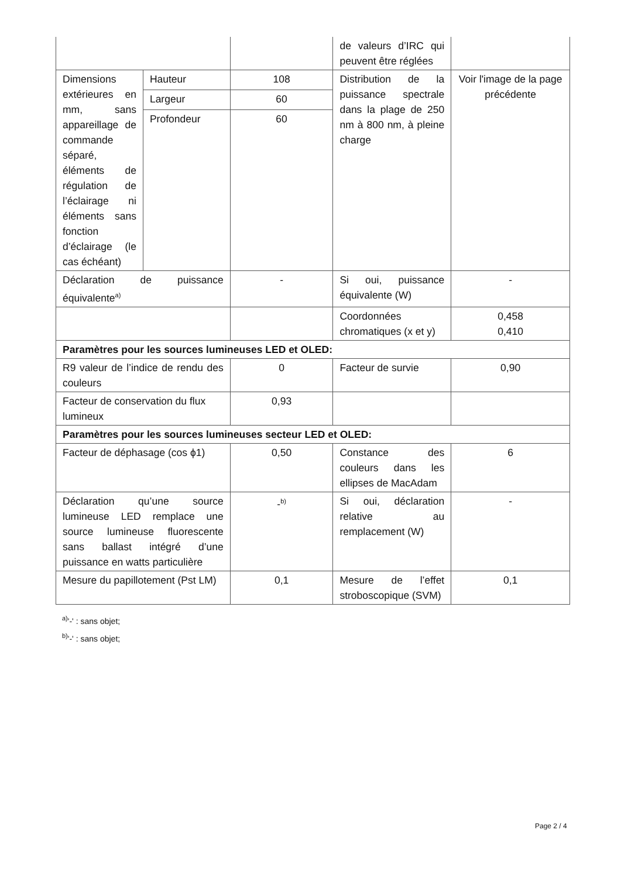| | | | de valeurs d’IRC qui peuvent être réglées | |
| Dimensions extérieures en mm, sans appareillage de commande séparé, éléments de régulation de l’éclairage ni éléments sans fonction d’éclairage (le cas échéant) | Hauteur | 108 | Distribution de la puissance spectrale dans la plage de 250 nm à 800 nm, à pleine charge | Voir l'image de la page précédente |
| | Largeur | 60 | | |
| | Profondeur | 60 | | |
| Déclaration de puissance équivalente<sup>a)</sup> | | - | Si oui, puissance équivalente (W) | - |
| | | | Coordonnées chromatiques (x et y) | 0,458 0,410 |
| Paramètres pour les sources lumineuses LED et OLED: | | | | |
| R9 valeur de l’indice de rendu des couleurs | | 0 | Facteur de survie | 0,90 |
| Facteur de conservation du flux lumineux | | 0,93 | | |
| Paramètres pour les sources lumineuses secteur LED et OLED: | | | | |
| Facteur de déphasage (cos ϕ1) | | 0,50 | Constance des couleurs dans les ellipses de MacAdam | 6 |
| Déclaration qu’une source lumineuse LED remplace une source lumineuse fluorescente sans ballast intégré d’une puissance en watts particulière | | -<sup>b)</sup> | Si oui, déclaration relative au remplacement (W) | - |
| Mesure du papillotement (Pst LM) | | 0,1 | Mesure de l’effet stroboscopique (SVM) | 0,1 |
<sup>a)</sup> '-' : sans objet;
<sup>b)</sup> '-' : sans objet;
Page 2 / 4